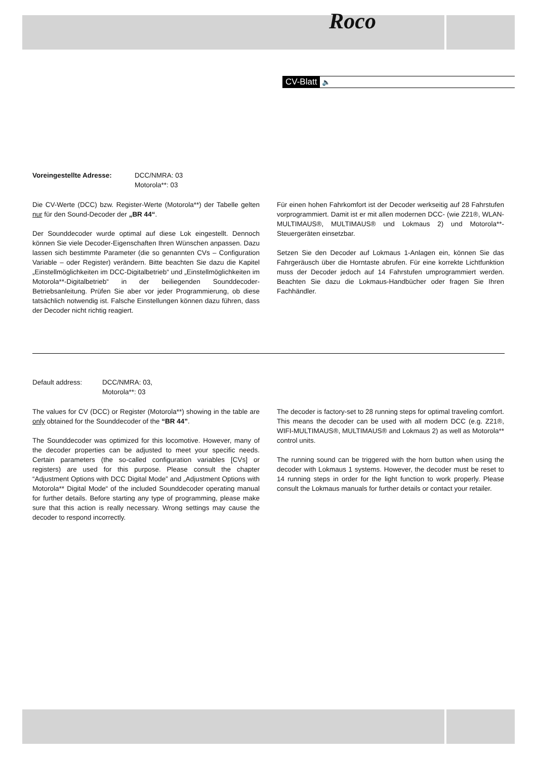Roco
CV-Blatt 🔈
Voreingestellte Adresse: DCC/NMRA: 03
Motorola**: 03
Die CV-Werte (DCC) bzw. Register-Werte (Motorola**) der Tabelle gelten nur für den Sound-Decoder der „BR 44“.
Der Sounddecoder wurde optimal auf diese Lok eingestellt. Dennoch können Sie viele Decoder-Eigenschaften Ihren Wünschen anpassen. Dazu lassen sich bestimmte Parameter (die so genannten CVs – Configuration Variable – oder Register) verändern. Bitte beachten Sie dazu die Kapitel „Einstellmöglichkeiten im DCC-Digitalbetrieb“ und „Einstellmöglichkeiten im Motorola**-Digitalbetrieb“ in der beiliegenden Sounddecoder- Betriebsanleitung. Prüfen Sie aber vor jeder Programmierung, ob diese tatsächlich notwendig ist. Falsche Einstellungen können dazu führen, dass der Decoder nicht richtig reagiert.
Für einen hohen Fahrkomfort ist der Decoder werkseitig auf 28 Fahrstufen vorprogrammiert. Damit ist er mit allen modernen DCC- (wie Z21®, WLAN-MULTIMAUS®, MULTIMAUS® und Lokmaus 2) und Motorola**-Steuergeräten einsetzbar.
Setzen Sie den Decoder auf Lokmaus 1-Anlagen ein, können Sie das Fahrgeräusch über die Horntaste abrufen. Für eine korrekte Lichtfunktion muss der Decoder jedoch auf 14 Fahrstufen umprogrammiert werden. Beachten Sie dazu die Lokmaus-Handbücher oder fragen Sie Ihren Fachhändler.
Default address: DCC/NMRA: 03,
Motorola**: 03
The values for CV (DCC) or Register (Motorola**) showing in the table are only obtained for the Sounddecoder of the “BR 44”.
The Sounddecoder was optimized for this locomotive. However, many of the decoder properties can be adjusted to meet your specific needs. Certain parameters (the so-called configuration variables [CVs] or registers) are used for this purpose. Please consult the chapter “Adjustment Options with DCC Digital Mode” and „Adjustment Options with Motorola** Digital Mode“ of the included Sounddecoder operating manual for further details. Before starting any type of programming, please make sure that this action is really necessary. Wrong settings may cause the decoder to respond incorrectly.
The decoder is factory-set to 28 running steps for optimal traveling comfort. This means the decoder can be used with all modern DCC (e.g. Z21®, WIFI-MULTIMAUS®, MULTIMAUS® and Lokmaus 2) as well as Motorola** control units.
The running sound can be triggered with the horn button when using the decoder with Lokmaus 1 systems. However, the decoder must be reset to 14 running steps in order for the light function to work properly. Please consult the Lokmaus manuals for further details or contact your retailer.